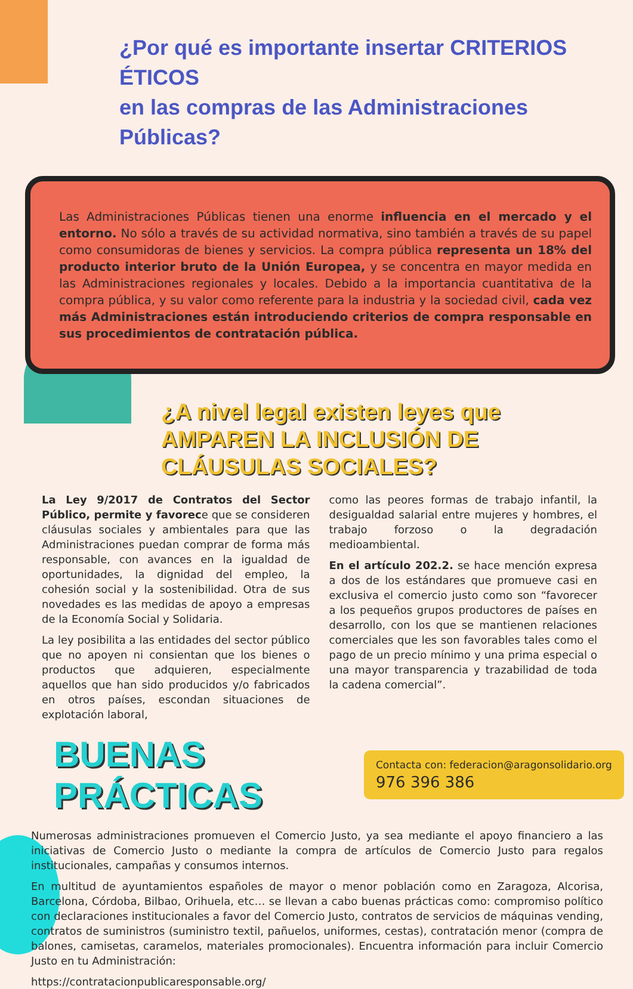¿Por qué es importante insertar CRITERIOS ÉTICOS
en las compras de las Administraciones Públicas?
Las Administraciones Públicas tienen una enorme influencia en el mercado y el entorno. No sólo a través de su actividad normativa, sino también a través de su papel como consumidoras de bienes y servicios. La compra pública representa un 18% del producto interior bruto de la Unión Europea, y se concentra en mayor medida en las Administraciones regionales y locales. Debido a la importancia cuantitativa de la compra pública, y su valor como referente para la industria y la sociedad civil, cada vez más Administraciones están introduciendo criterios de compra responsable en sus procedimientos de contratación pública.
¿A nivel legal existen leyes que
AMPAREN LA INCLUSIÓN DE CLÁUSULAS SOCIALES?
La Ley 9/2017 de Contratos del Sector Público, permite y favorece que se consideren cláusulas sociales y ambientales para que las Administraciones puedan comprar de forma más responsable, con avances en la igualdad de oportunidades, la dignidad del empleo, la cohesión social y la sostenibilidad. Otra de sus novedades es las medidas de apoyo a empresas de la Economía Social y Solidaria.
La ley posibilita a las entidades del sector público que no apoyen ni consientan que los bienes o productos que adquieren, especialmente aquellos que han sido producidos y/o fabricados en otros países, escondan situaciones de explotación laboral,
como las peores formas de trabajo infantil, la desigualdad salarial entre mujeres y hombres, el trabajo forzoso o la degradación medioambiental.
En el artículo 202.2. se hace mención expresa a dos de los estándares que promueve casi en exclusiva el comercio justo como son “favorecer a los pequeños grupos productores de países en desarrollo, con los que se mantienen relaciones comerciales que les son favorables tales como el pago de un precio mínimo y una prima especial o una mayor transparencia y trazabilidad de toda la cadena comercial”.
BUENAS PRÁCTICAS
Contacta con: federacion@aragonsolidario.org
976 396 386
Numerosas administraciones promueven el Comercio Justo, ya sea mediante el apoyo financiero a las iniciativas de Comercio Justo o mediante la compra de artículos de Comercio Justo para regalos institucionales, campañas y consumos internos.
En multitud de ayuntamientos españoles de mayor o menor población como en Zaragoza, Alcorisa, Barcelona, Córdoba, Bilbao, Orihuela, etc… se llevan a cabo buenas prácticas como: compromiso político con declaraciones institucionales a favor del Comercio Justo, contratos de servicios de máquinas vending, contratos de suministros (suministro textil, pañuelos, uniformes, cestas), contratación menor (compra de balones, camisetas, caramelos, materiales promocionales). Encuentra información para incluir Comercio Justo en tu Administración:
https://contratacionpublicaresponsable.org/